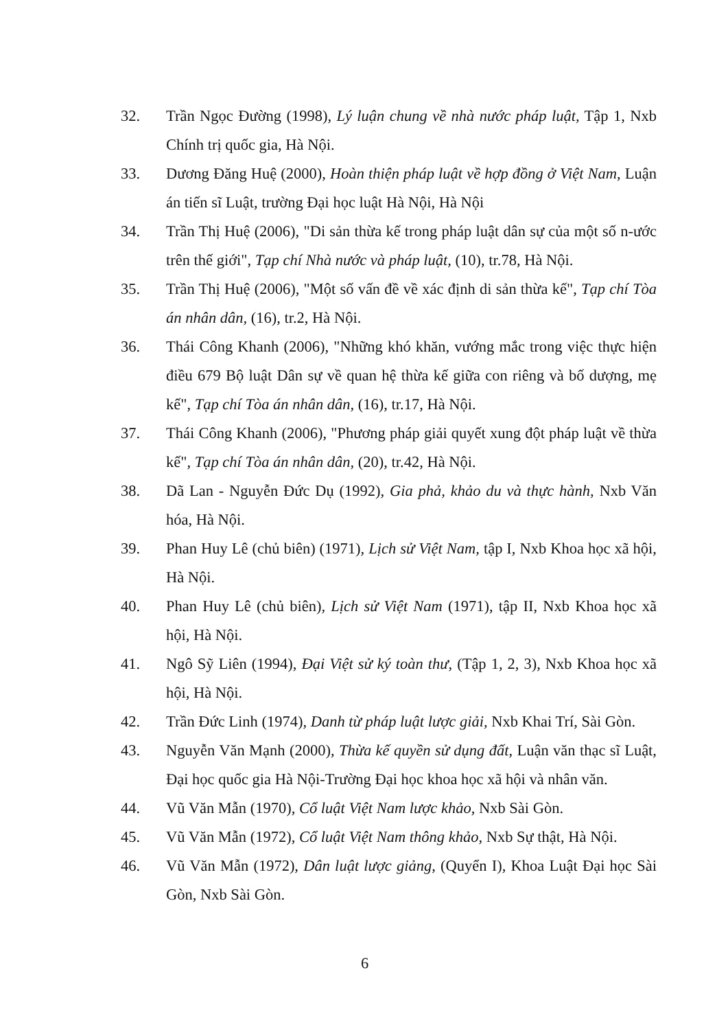32. Trần Ngọc Đường (1998), Lý luận chung về nhà nước pháp luật, Tập 1, Nxb Chính trị quốc gia, Hà Nội.
33. Dương Đăng Huệ (2000), Hoàn thiện pháp luật về hợp đồng ở Việt Nam, Luận án tiến sĩ Luật, trường Đại học luật Hà Nội, Hà Nội
34. Trần Thị Huệ (2006), "Di sản thừa kế trong pháp luật dân sự của một số n-ước trên thế giới", Tạp chí Nhà nước và pháp luật, (10), tr.78, Hà Nội.
35. Trần Thị Huệ (2006), "Một số vấn đề về xác định di sản thừa kế", Tạp chí Tòa án nhân dân, (16), tr.2, Hà Nội.
36. Thái Công Khanh (2006), "Những khó khăn, vướng mắc trong việc thực hiện điều 679 Bộ luật Dân sự về quan hệ thừa kế giữa con riêng và bố dượng, mẹ kế", Tạp chí Tòa án nhân dân, (16), tr.17, Hà Nội.
37. Thái Công Khanh (2006), "Phương pháp giải quyết xung đột pháp luật về thừa kế", Tạp chí Tòa án nhân dân, (20), tr.42, Hà Nội.
38. Dã Lan - Nguyễn Đức Dụ (1992), Gia phả, khảo du và thực hành, Nxb Văn hóa, Hà Nội.
39. Phan Huy Lê (chủ biên) (1971), Lịch sử Việt Nam, tập I, Nxb Khoa học xã hội, Hà Nội.
40. Phan Huy Lê (chủ biên), Lịch sử Việt Nam (1971), tập II, Nxb Khoa học xã hội, Hà Nội.
41. Ngô Sỹ Liên (1994), Đại Việt sử ký toàn thư, (Tập 1, 2, 3), Nxb Khoa học xã hội, Hà Nội.
42. Trần Đức Linh (1974), Danh từ pháp luật lược giải, Nxb Khai Trí, Sài Gòn.
43. Nguyễn Văn Mạnh (2000), Thừa kế quyền sử dụng đất, Luận văn thạc sĩ Luật, Đại học quốc gia Hà Nội-Trường Đại học khoa học xã hội và nhân văn.
44. Vũ Văn Mẫn (1970), Cổ luật Việt Nam lược khảo, Nxb Sài Gòn.
45. Vũ Văn Mẫn (1972), Cổ luật Việt Nam thông khảo, Nxb Sự thật, Hà Nội.
46. Vũ Văn Mẫn (1972), Dân luật lược giảng, (Quyển I), Khoa Luật Đại học Sài Gòn, Nxb Sài Gòn.
6